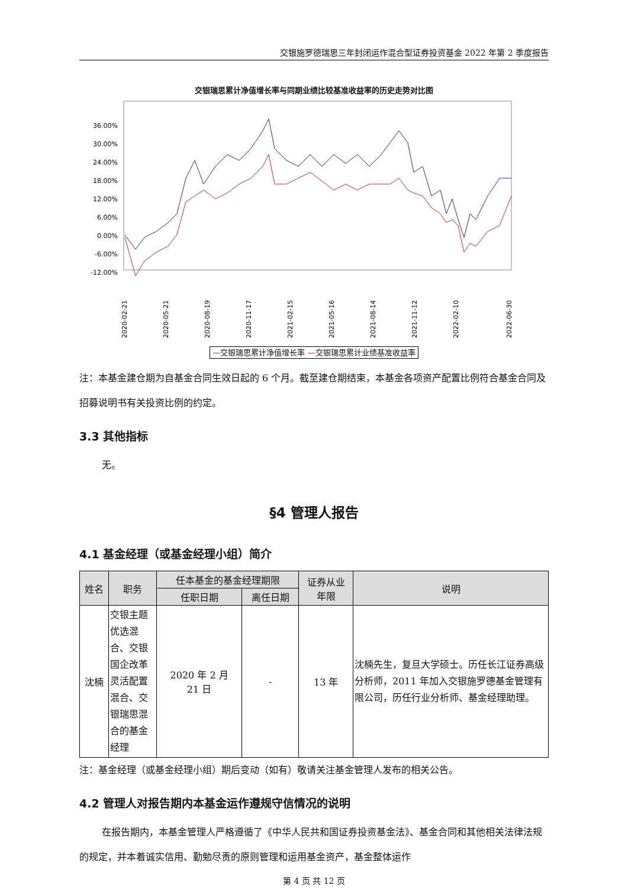交银施罗德瑞思三年封闭运作混合型证券投资基金 2022 年第 2 季度报告
交银瑞思累计净值增长率与同期业绩比较基准收益率的历史走势对比图
36.00%
30.00%
24.00%
18.00%
12.00%
6.00%
0.00%
-6.00%
-12.00%
2020-02-21
2020-05-21
2020-08-19
2020-11-17
2021-02-15
2021-05-16
2021-08-14
2021-11-12
2022-02-10
2022-06-30
—交银瑞思累计净值增长率 —交银瑞思累计业绩基准收益率
注：本基金建仓期为自基金合同生效日起的 6 个月。截至建仓期结束，本基金各项资产配置比例符合基金合同及招募说明书有关投资比例的约定。
3.3 其他指标
无。
§4 管理人报告
4.1 基金经理（或基金经理小组）简介
| 姓名 | 职务 | 任本基金的基金经理期限 | | 证券从业 年限 | 说明 |
| --- | --- | --- | --- | --- | --- |
| | | 任职日期 | 离任日期 | | |
| 沈楠 | 交银主题优选混合、交银国企改革灵活配置混合、交银瑞思混合的基金经理 | 2020 年 2 月 21 日 | - | 13 年 | 沈楠先生，复旦大学硕士。历任长江证券高级分析师，2011 年加入交银施罗德基金管理有限公司，历任行业分析师、基金经理助理。 |
注：基金经理（或基金经理小组）期后变动（如有）敬请关注基金管理人发布的相关公告。
4.2 管理人对报告期内本基金运作遵规守信情况的说明
在报告期内，本基金管理人严格遵循了《中华人民共和国证券投资基金法》、基金合同和其他相关法律法规的规定，并本着诚实信用、勤勉尽责的原则管理和运用基金资产，基金整体运作
第 4 页 共 12 页